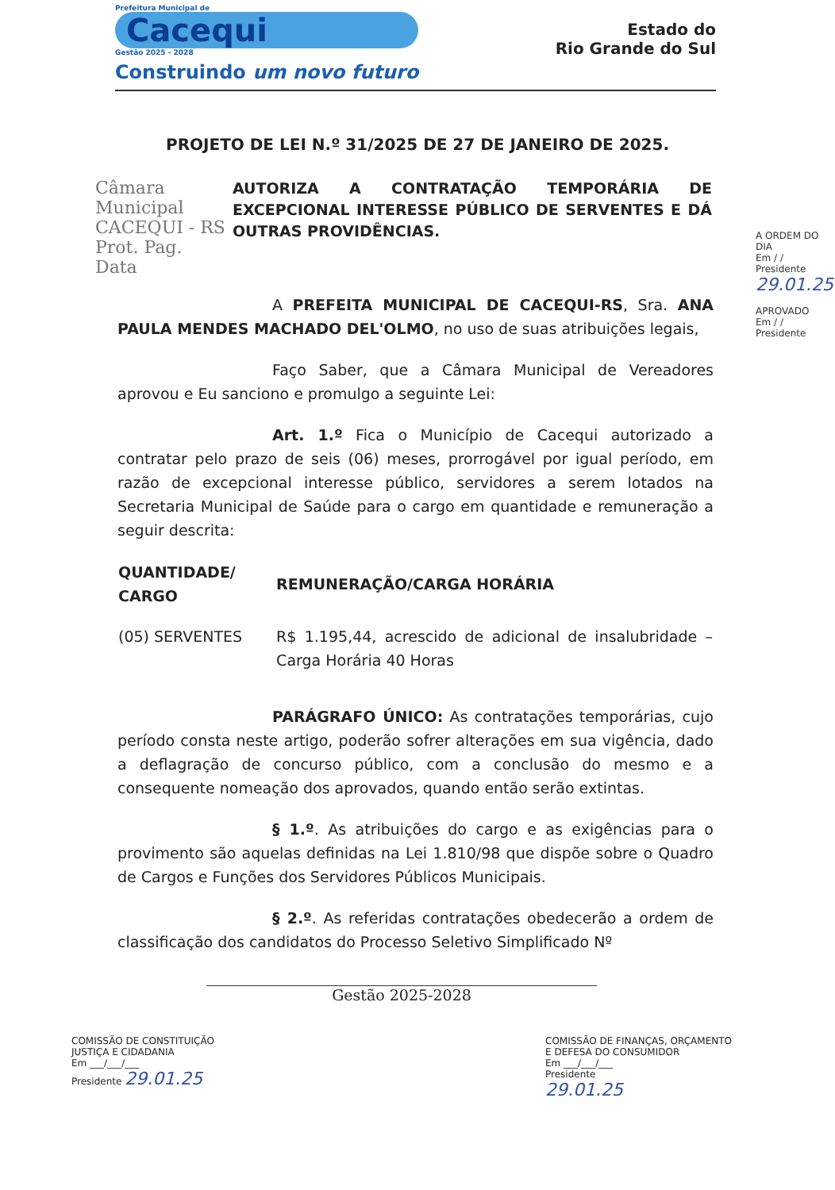Prefeitura Municipal de
Cacequi
Gestão 2025 - 2028
Construindo um novo futuro
Estado do
Rio Grande do Sul
PROJETO DE LEI N.º 31/2025 DE 27 DE JANEIRO DE 2025.
Câmara Municipal
CACEQUI - RS
Prot. Pag.
Data
AUTORIZA A CONTRATAÇÃO TEMPORÁRIA DE EXCEPCIONAL INTERESSE PÚBLICO DE SERVENTES E DÁ OUTRAS PROVIDÊNCIAS.
A PREFEITA MUNICIPAL DE CACEQUI-RS, Sra. ANA PAULA MENDES MACHADO DEL'OLMO, no uso de suas atribuições legais,
Faço Saber, que a Câmara Municipal de Vereadores aprovou e Eu sanciono e promulgo a seguinte Lei:
Art. 1.º Fica o Município de Cacequi autorizado a contratar pelo prazo de seis (06) meses, prorrogável por igual período, em razão de excepcional interesse público, servidores a serem lotados na Secretaria Municipal de Saúde para o cargo em quantidade e remuneração a seguir descrita:
| QUANTIDADE/ CARGO | REMUNERAÇÃO/CARGA HORÁRIA |
| --- | --- |
| (05) SERVENTES | R$ 1.195,44, acrescido de adicional de insalubridade – Carga Horária 40 Horas |
PARÁGRAFO ÚNICO: As contratações temporárias, cujo período consta neste artigo, poderão sofrer alterações em sua vigência, dado a deflagração de concurso público, com a conclusão do mesmo e a consequente nomeação dos aprovados, quando então serão extintas.
§ 1.º. As atribuições do cargo e as exigências para o provimento são aquelas definidas na Lei 1.810/98 que dispõe sobre o Quadro de Cargos e Funções dos Servidores Públicos Municipais.
§ 2.º. As referidas contratações obedecerão a ordem de classificação dos candidatos do Processo Seletivo Simplificado Nº
A ORDEM DO DIA
Em / /
Presidente
29.01.25
APROVADO
Em / /
Presidente
Gestão 2025-2028
COMISSÃO DE CONSTITUIÇÃO
JUSTIÇA E CIDADANIA
Em ___/___/___
Presidente 29.01.25
COMISSÃO DE FINANÇAS, ORÇAMENTO
E DEFESA DO CONSUMIDOR
Em ___/___/___
Presidente
29.01.25